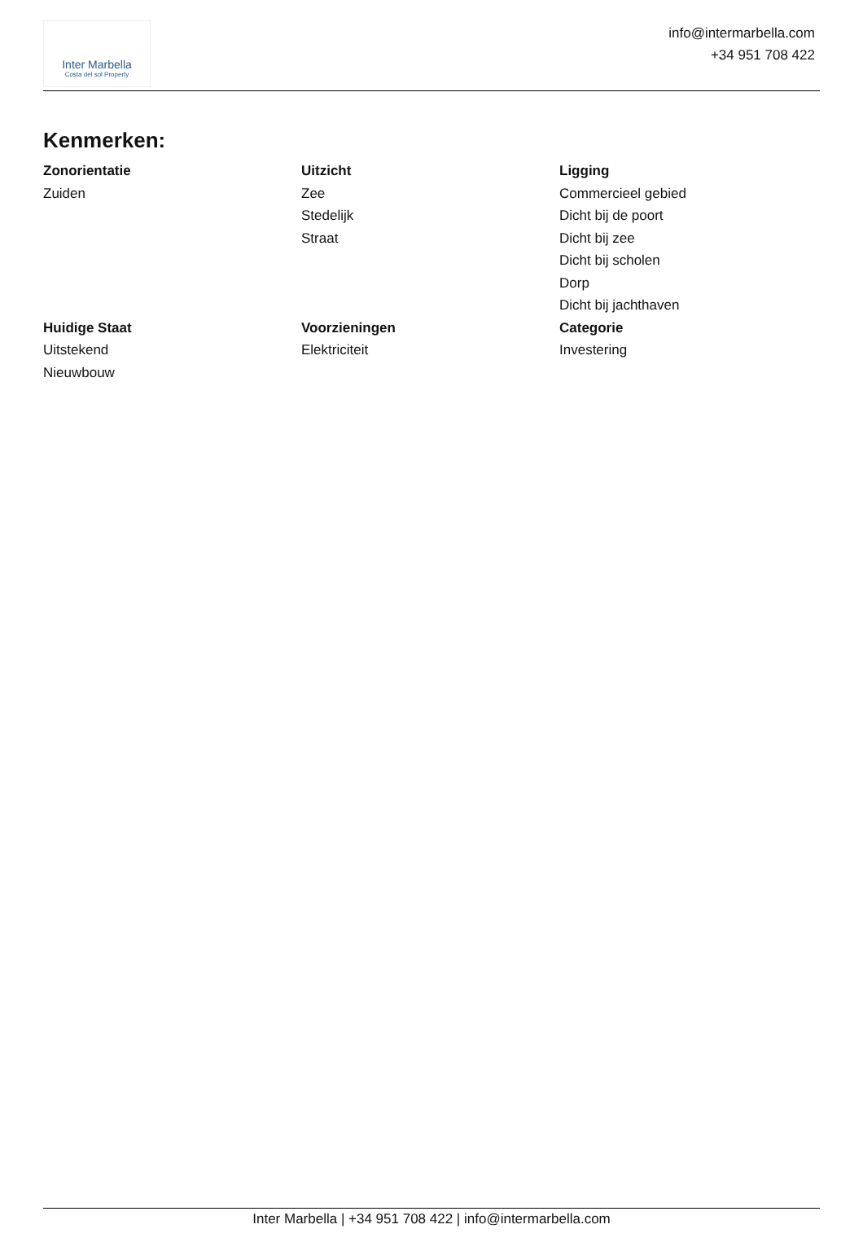Inter Marbella
Costa del sol Property
info@intermarbella.com
+34 951 708 422
Kenmerken:
Zonorientatie
Zuiden
Uitzicht
Zee
Stedelijk
Straat
Ligging
Commercieel gebied
Dicht bij de poort
Dicht bij zee
Dicht bij scholen
Dorp
Dicht bij jachthaven
Huidige Staat
Uitstekend
Nieuwbouw
Voorzieningen
Elektriciteit
Categorie
Investering
Inter Marbella | +34 951 708 422 | info@intermarbella.com